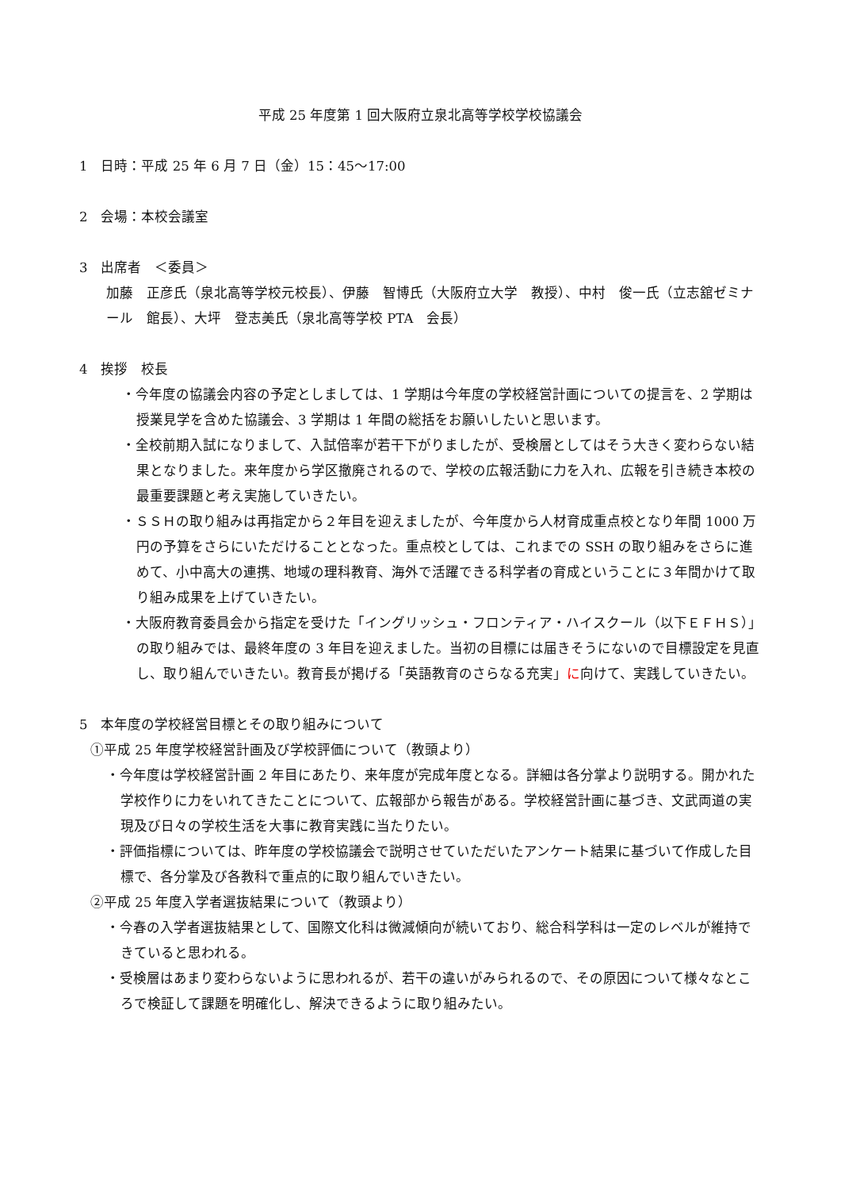平成 25 年度第 1 回大阪府立泉北高等学校学校協議会
1　日時：平成 25 年 6 月 7 日（金）15：45～17:00
2　会場：本校会議室
3　出席者　＜委員＞
加藤　正彦氏（泉北高等学校元校長）、伊藤　智博氏（大阪府立大学　教授）、中村　俊一氏（立志舘ゼミナール　館長）、大坪　登志美氏（泉北高等学校 PTA　会長）
4　挨拶　校長
・今年度の協議会内容の予定としましては、1 学期は今年度の学校経営計画についての提言を、2 学期は授業見学を含めた協議会、3 学期は 1 年間の総括をお願いしたいと思います。
・全校前期入試になりまして、入試倍率が若干下がりましたが、受検層としてはそう大きく変わらない結果となりました。来年度から学区撤廃されるので、学校の広報活動に力を入れ、広報を引き続き本校の最重要課題と考え実施していきたい。
・ＳＳＨの取り組みは再指定から２年目を迎えましたが、今年度から人材育成重点校となり年間 1000 万円の予算をさらにいただけることとなった。重点校としては、これまでの SSH の取り組みをさらに進めて、小中高大の連携、地域の理科教育、海外で活躍できる科学者の育成ということに３年間かけて取り組み成果を上げていきたい。
・大阪府教育委員会から指定を受けた「イングリッシュ・フロンティア・ハイスクール（以下ＥＦＨＳ）」の取り組みでは、最終年度の 3 年目を迎えました。当初の目標には届きそうにないので目標設定を見直し、取り組んでいきたい。教育長が掲げる「英語教育のさらなる充実」に向けて、実践していきたい。
5　本年度の学校経営目標とその取り組みについて
①平成 25 年度学校経営計画及び学校評価について（教頭より）
・今年度は学校経営計画 2 年目にあたり、来年度が完成年度となる。詳細は各分掌より説明する。開かれた学校作りに力をいれてきたことについて、広報部から報告がある。学校経営計画に基づき、文武両道の実現及び日々の学校生活を大事に教育実践に当たりたい。
・評価指標については、昨年度の学校協議会で説明させていただいたアンケート結果に基づいて作成した目標で、各分掌及び各教科で重点的に取り組んでいきたい。
②平成 25 年度入学者選抜結果について（教頭より）
・今春の入学者選抜結果として、国際文化科は微減傾向が続いており、総合科学科は一定のレベルが維持できていると思われる。
・受検層はあまり変わらないように思われるが、若干の違いがみられるので、その原因について様々なところで検証して課題を明確化し、解決できるように取り組みたい。